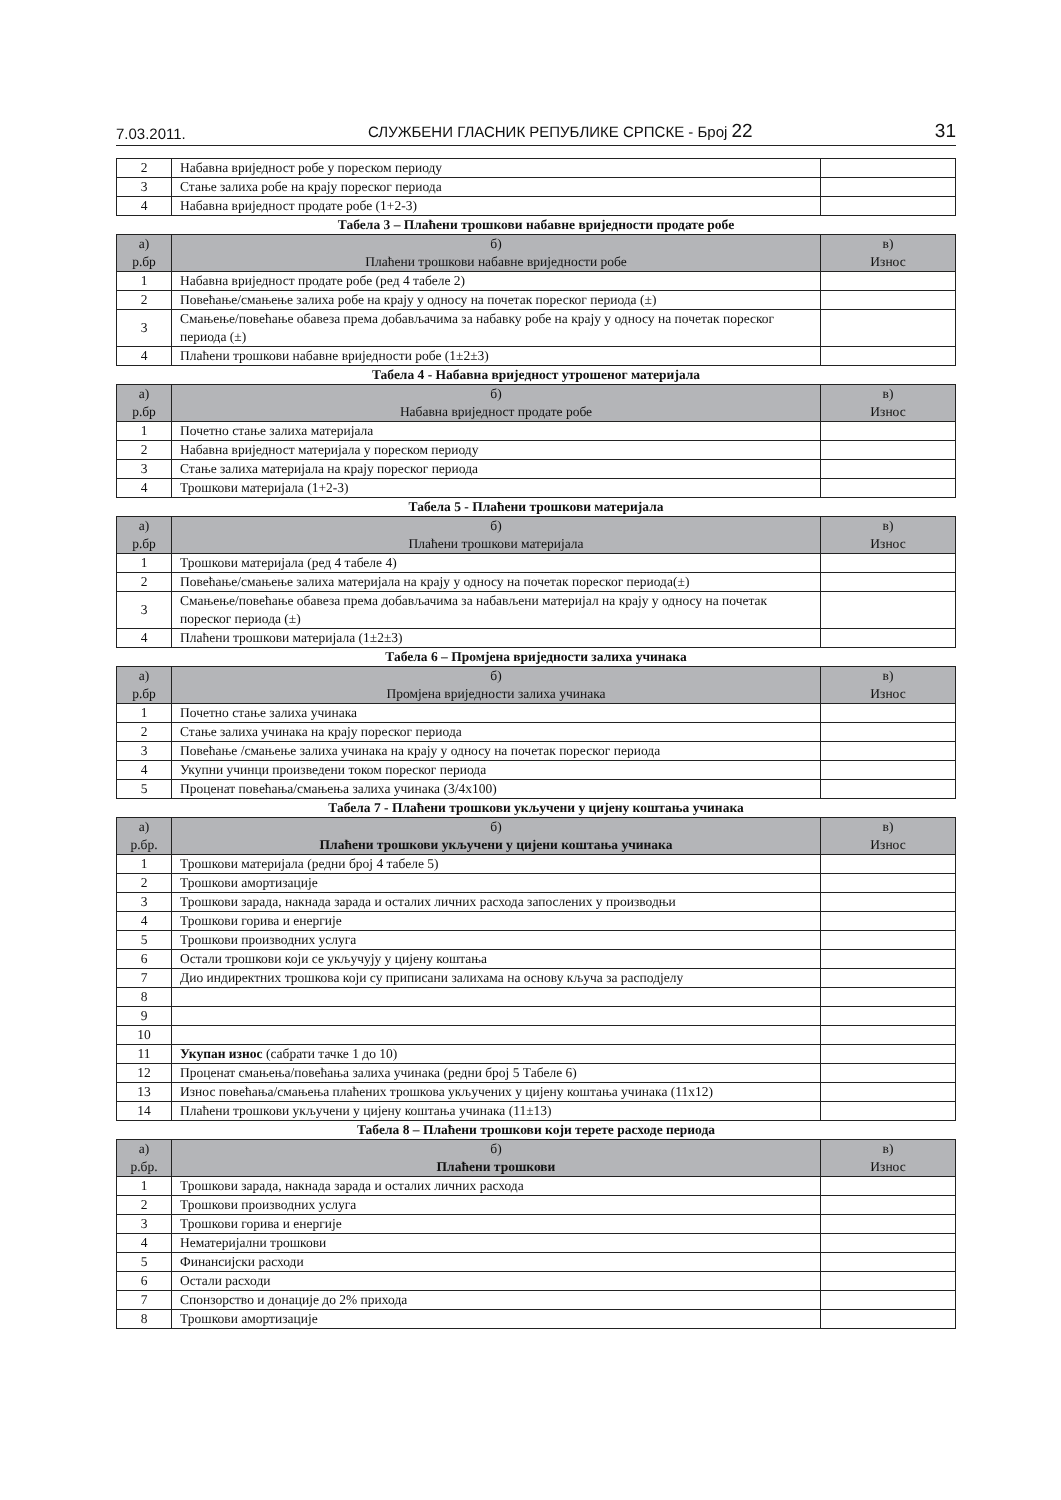7.03.2011. СЛУЖБЕНИ ГЛАСНИК РЕПУБЛИКЕ СРПСКЕ - Број 22 31
| 2 | Набавна вриједност робе у пореском периоду | |
| 3 | Стање залиха робе на крају пореског периода | |
| 4 | Набавна вриједност продате робе (1+2-3) | |
Табела 3 – Плаћени трошкови набавне вриједности продате робе
| а) р.бр | б) Плаћени трошкови набавне вриједности робе | в) Износ |
| --- | --- | --- |
| 1 | Набавна вриједност продате робе (ред 4 табеле 2) | |
| 2 | Повећање/смањење залиха робе на крају у односу на почетак пореског периода (±) | |
| 3 | Смањење/повећање обавеза према добављачима за набавку робе на крају у односу на почетак пореског периода (±) | |
| 4 | Плаћени трошкови набавне вриједности робе (1±2±3) | |
Табела 4 - Набавна вриједност утрошеног материјала
| а) р.бр | б) Набавна вриједност продате робе | в) Износ |
| --- | --- | --- |
| 1 | Почетно стање залиха материјала | |
| 2 | Набавна вриједност материјала у пореском периоду | |
| 3 | Стање залиха материјала на крају пореског периода | |
| 4 | Трошкови материјала (1+2-3) | |
Табела 5 - Плаћени трошкови материјала
| а) р.бр | б) Плаћени трошкови материјала | в) Износ |
| --- | --- | --- |
| 1 | Трошкови материјала (ред 4 табеле 4) | |
| 2 | Повећање/смањење залиха материјала на крају у односу на почетак пореског периода(±) | |
| 3 | Смањење/повећање обавеза према добављачима за набављени материјал на крају у односу на почетак пореског периода (±) | |
| 4 | Плаћени трошкови материјала (1±2±3) | |
Табела 6 – Промјена вриједности залиха учинака
| а) р.бр | б) Промјена вриједности залиха учинака | в) Износ |
| --- | --- | --- |
| 1 | Почетно стање залиха учинака | |
| 2 | Стање залиха учинака на крају пореског периода | |
| 3 | Повећање /смањење залиха учинака на крају у односу на почетак пореског периода | |
| 4 | Укупни учинци произведени током пореског периода | |
| 5 | Проценат повећања/смањења залиха учинака (3/4x100) | |
Табела 7 - Плаћени трошкови укључени у цијену коштања учинака
| а) р.бр. | б) Плаћени трошкови укључени у цијени коштања учинака | в) Износ |
| --- | --- | --- |
| 1 | Трошкови материјала (редни број 4 табеле 5) | |
| 2 | Трошкови амортизације | |
| 3 | Трошкови зарада, накнада зарада и осталих личних расхода запослених у производњи | |
| 4 | Трошкови горива и енергије | |
| 5 | Трошкови производних услуга | |
| 6 | Остали трошкови који се укључују у цијену коштања | |
| 7 | Дио индиректних трошкова који су приписани залихама на основу кључа за расподјелу | |
| 8 | | |
| 9 | | |
| 10 | | |
| 11 | Укупан износ (сабрати тачке 1 до 10) | |
| 12 | Проценат смањења/повећања залиха учинака (редни број 5 Табеле 6) | |
| 13 | Износ повећања/смањења плаћених трошкова укључених у цијену коштања учинака (11x12) | |
| 14 | Плаћени трошкови укључени у цијену коштања учинака (11±13) | |
Табела 8 – Плаћени трошкови који терете расходе периода
| а) р.бр. | б) Плаћени трошкови | в) Износ |
| --- | --- | --- |
| 1 | Трошкови зарада, накнада зарада и осталих личних расхода | |
| 2 | Трошкови производних услуга | |
| 3 | Трошкови горива и енергије | |
| 4 | Нематеријални трошкови | |
| 5 | Финансијски расходи | |
| 6 | Остали расходи | |
| 7 | Спонзорство и донације до 2% прихода | |
| 8 | Трошкови амортизације | |